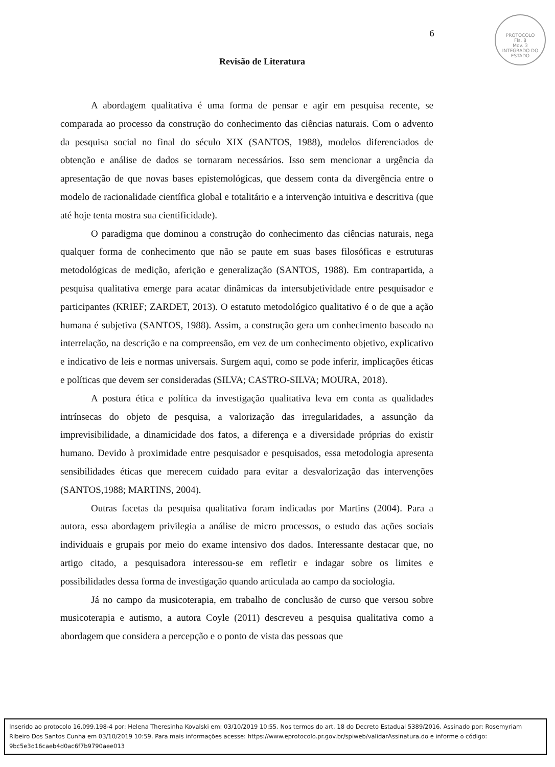PROTOCOLO
Fls. 8
Mov. 3
INTEGRADO DO ESTADO
6
Revisão de Literatura
A abordagem qualitativa é uma forma de pensar e agir em pesquisa recente, se comparada ao processo da construção do conhecimento das ciências naturais. Com o advento da pesquisa social no final do século XIX (SANTOS, 1988), modelos diferenciados de obtenção e análise de dados se tornaram necessários. Isso sem mencionar a urgência da apresentação de que novas bases epistemológicas, que dessem conta da divergência entre o modelo de racionalidade científica global e totalitário e a intervenção intuitiva e descritiva (que até hoje tenta mostra sua cientificidade).
O paradigma que dominou a construção do conhecimento das ciências naturais, nega qualquer forma de conhecimento que não se paute em suas bases filosóficas e estruturas metodológicas de medição, aferição e generalização (SANTOS, 1988). Em contrapartida, a pesquisa qualitativa emerge para acatar dinâmicas da intersubjetividade entre pesquisador e participantes (KRIEF; ZARDET, 2013). O estatuto metodológico qualitativo é o de que a ação humana é subjetiva (SANTOS, 1988). Assim, a construção gera um conhecimento baseado na interrelação, na descrição e na compreensão, em vez de um conhecimento objetivo, explicativo e indicativo de leis e normas universais. Surgem aqui, como se pode inferir, implicações éticas e políticas que devem ser consideradas (SILVA; CASTRO-SILVA; MOURA, 2018).
A postura ética e política da investigação qualitativa leva em conta as qualidades intrínsecas do objeto de pesquisa, a valorização das irregularidades, a assunção da imprevisibilidade, a dinamicidade dos fatos, a diferença e a diversidade próprias do existir humano. Devido à proximidade entre pesquisador e pesquisados, essa metodologia apresenta sensibilidades éticas que merecem cuidado para evitar a desvalorização das intervenções (SANTOS,1988; MARTINS, 2004).
Outras facetas da pesquisa qualitativa foram indicadas por Martins (2004). Para a autora, essa abordagem privilegia a análise de micro processos, o estudo das ações sociais individuais e grupais por meio do exame intensivo dos dados. Interessante destacar que, no artigo citado, a pesquisadora interessou-se em refletir e indagar sobre os limites e possibilidades dessa forma de investigação quando articulada ao campo da sociologia.
Já no campo da musicoterapia, em trabalho de conclusão de curso que versou sobre musicoterapia e autismo, a autora Coyle (2011) descreveu a pesquisa qualitativa como a abordagem que considera a percepção e o ponto de vista das pessoas que
Inserido ao protocolo 16.099.198-4 por: Helena Theresinha Kovalski em: 03/10/2019 10:55. Nos termos do art. 18 do Decreto Estadual 5389/2016. Assinado por: Rosemyriam Ribeiro Dos Santos Cunha em 03/10/2019 10:59. Para mais informações acesse: https://www.eprotocolo.pr.gov.br/spiweb/validarAssinatura.do e informe o código: 9bc5e3d16caeb4d0ac6f7b9790aee013